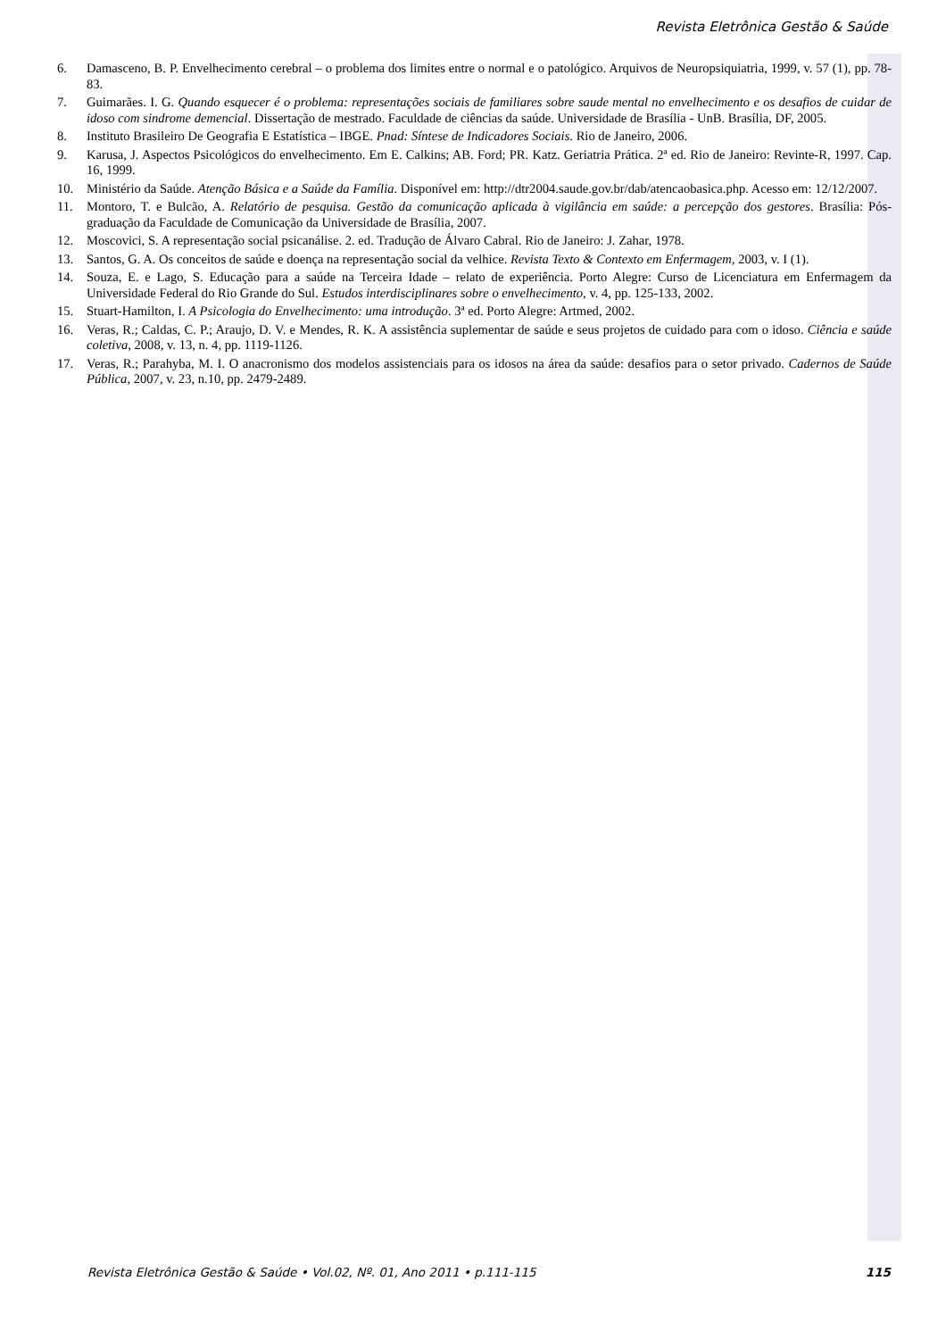Revista Eletrônica Gestão & Saúde
6. Damasceno, B. P. Envelhecimento cerebral – o problema dos limites entre o normal e o patológico. Arquivos de Neuropsiquiatria, 1999, v. 57 (1), pp. 78-83.
7. Guimarães. I. G. Quando esquecer é o problema: representações sociais de familiares sobre saude mental no envelhecimento e os desafios de cuidar de idoso com sindrome demencial. Dissertação de mestrado. Faculdade de ciências da saúde. Universidade de Brasília - UnB. Brasília, DF, 2005.
8. Instituto Brasileiro De Geografia E Estatística – IBGE. Pnad: Síntese de Indicadores Sociais. Rio de Janeiro, 2006.
9. Karusa, J. Aspectos Psicológicos do envelhecimento. Em E. Calkins; AB. Ford; PR. Katz. Geriatria Prática. 2ª ed. Rio de Janeiro: Revinte-R, 1997. Cap. 16, 1999.
10. Ministério da Saúde. Atenção Básica e a Saúde da Família. Disponível em: http://dtr2004.saude.gov.br/dab/atencaobasica.php. Acesso em: 12/12/2007.
11. Montoro, T. e Bulcão, A. Relatório de pesquisa. Gestão da comunicação aplicada à vigilância em saúde: a percepção dos gestores. Brasília: Pós-graduação da Faculdade de Comunicação da Universidade de Brasília, 2007.
12. Moscovici, S. A representação social psicanálise. 2. ed. Tradução de Álvaro Cabral. Rio de Janeiro: J. Zahar, 1978.
13. Santos, G. A. Os conceitos de saúde e doença na representação social da velhice. Revista Texto & Contexto em Enfermagem, 2003, v. I (1).
14. Souza, E. e Lago, S. Educação para a saúde na Terceira Idade – relato de experiência. Porto Alegre: Curso de Licenciatura em Enfermagem da Universidade Federal do Rio Grande do Sul. Estudos interdisciplinares sobre o envelhecimento, v. 4, pp. 125-133, 2002.
15. Stuart-Hamilton, I. A Psicologia do Envelhecimento: uma introdução. 3ª ed. Porto Alegre: Artmed, 2002.
16. Veras, R.; Caldas, C. P.; Araujo, D. V. e Mendes, R. K. A assistência suplementar de saúde e seus projetos de cuidado para com o idoso. Ciência e saúde coletiva, 2008, v. 13, n. 4, pp. 1119-1126.
17. Veras, R.; Parahyba, M. I. O anacronismo dos modelos assistenciais para os idosos na área da saúde: desafios para o setor privado. Cadernos de Saúde Pública, 2007, v. 23, n.10, pp. 2479-2489.
Revista Eletrônica Gestão & Saúde • Vol.02, Nº. 01, Ano 2011 • p.111-115 115